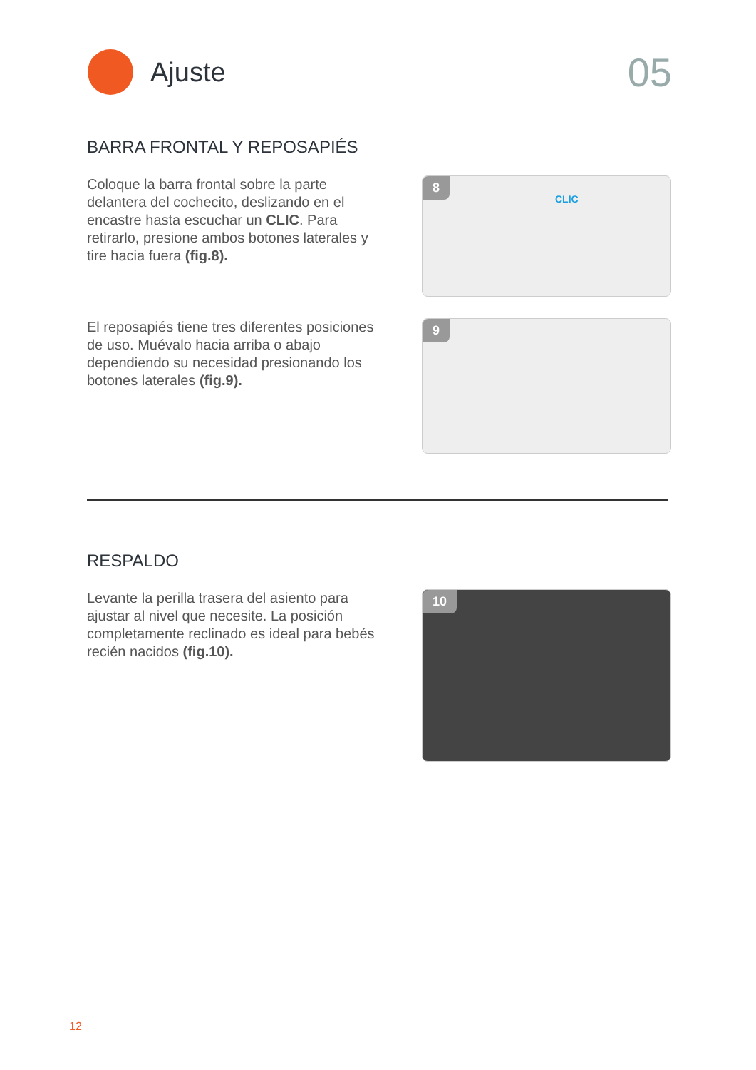Ajuste
05
BARRA FRONTAL Y REPOSAPIÉS
Coloque la barra frontal sobre la parte delantera del cochecito, deslizando en el encastre hasta escuchar un CLIC. Para retirarlo, presione ambos botones laterales y tire hacia fuera (fig.8).
8
CLIC
El reposapiés tiene tres diferentes posiciones de uso. Muévalo hacia arriba o abajo dependiendo su necesidad presionando los botones laterales (fig.9).
9
RESPALDO
Levante la perilla trasera del asiento para ajustar al nivel que necesite. La posición completamente reclinado es ideal para bebés recién nacidos (fig.10).
10
12